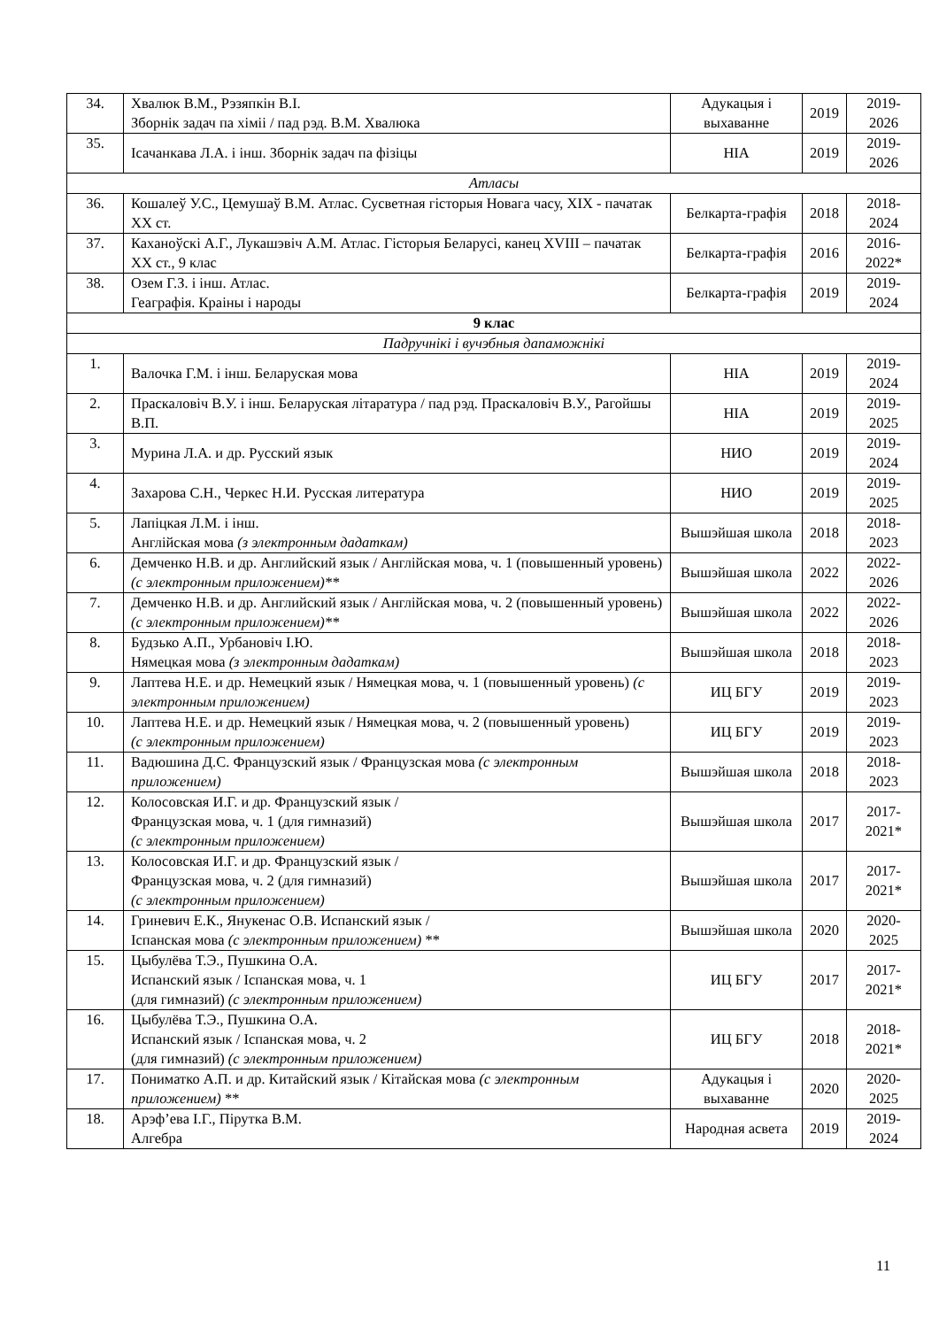| 34. | Хвалюк В.М., Рэзяпкін В.І. Зборнік задач па хіміі / пад рэд. В.М. Хвалюка | Адукацыя і выхаванне | 2019 | 2019-2026 |
| 35. | Ісачанкава Л.А. і інш. Зборнік задач па фізіцы | НІА | 2019 | 2019-2026 |
| Атласы | | | | |
| 36. | Кошалеў У.С., Цемушаў В.М. Атлас. Сусветная гісторыя Новага часу, XIX - пачатак XX ст. | Белкарта-графія | 2018 | 2018-2024 |
| 37. | Каханоўскі А.Г., Лукашэвіч А.М. Атлас. Гісторыя Беларусі, канец XVIII – пачатак XX ст., 9 клас | Белкарта-графія | 2016 | 2016-2022* |
| 38. | Озем Г.З. і інш. Атлас. Геаграфія. Краіны і народы | Белкарта-графія | 2019 | 2019-2024 |
| 9 клас | | | | |
| Падручнікі і вучэбныя дапаможнікі | | | | |
| 1. | Валочка Г.М. і інш. Беларуская мова | НІА | 2019 | 2019-2024 |
| 2. | Праскаловіч В.У. і інш. Беларуская літаратура / пад рэд. Праскаловіч В.У., Рагойшы В.П. | НІА | 2019 | 2019-2025 |
| 3. | Мурина Л.А. и др. Русский язык | НИО | 2019 | 2019-2024 |
| 4. | Захарова С.Н., Черкес Н.И. Русская литература | НИО | 2019 | 2019-2025 |
| 5. | Лапіцкая Л.М. і інш. Англійская мова (з электронным дадаткам) | Вышэйшая школа | 2018 | 2018-2023 |
| 6. | Демченко Н.В. и др. Английский язык / Англійская мова, ч. 1 (повышенный уровень) (с электронным приложением)** | Вышэйшая школа | 2022 | 2022-2026 |
| 7. | Демченко Н.В. и др. Английский язык / Англійская мова, ч. 2 (повышенный уровень) (с электронным приложением)** | Вышэйшая школа | 2022 | 2022-2026 |
| 8. | Будзько А.П., Урбановіч І.Ю. Нямецкая мова (з электронным дадаткам) | Вышэйшая школа | 2018 | 2018-2023 |
| 9. | Лаптева Н.Е. и др. Немецкий язык / Нямецкая мова, ч. 1 (повышенный уровень) (с электронным приложением) | ИЦ БГУ | 2019 | 2019-2023 |
| 10. | Лаптева Н.Е. и др. Немецкий язык / Нямецкая мова, ч. 2 (повышенный уровень) (с электронным приложением) | ИЦ БГУ | 2019 | 2019-2023 |
| 11. | Вадюшина Д.С. Французский язык / Французская мова (с электронным приложением) | Вышэйшая школа | 2018 | 2018-2023 |
| 12. | Колосовская И.Г. и др. Французский язык / Французская мова, ч. 1 (для гимназий) (с электронным приложением) | Вышэйшая школа | 2017 | 2017-2021* |
| 13. | Колосовская И.Г. и др. Французский язык / Французская мова, ч. 2 (для гимназий) (с электронным приложением) | Вышэйшая школа | 2017 | 2017-2021* |
| 14. | Гриневич Е.К., Янукенас О.В. Испанский язык / Іспанская мова (с электронным приложением) ** | Вышэйшая школа | 2020 | 2020-2025 |
| 15. | Цыбулёва Т.Э., Пушкина О.А. Испанский язык / Іспанская мова, ч. 1 (для гимназий) (с электронным приложением) | ИЦ БГУ | 2017 | 2017-2021* |
| 16. | Цыбулёва Т.Э., Пушкина О.А. Испанский язык / Іспанская мова, ч. 2 (для гимназий) (с электронным приложением) | ИЦ БГУ | 2018 | 2018-2021* |
| 17. | Пониматко А.П. и др. Китайский язык / Кітайская мова (с электронным приложением) ** | Адукацыя і выхаванне | 2020 | 2020-2025 |
| 18. | Арэф’ева І.Г., Пірутка В.М. Алгебра | Народная асвета | 2019 | 2019-2024 |
11